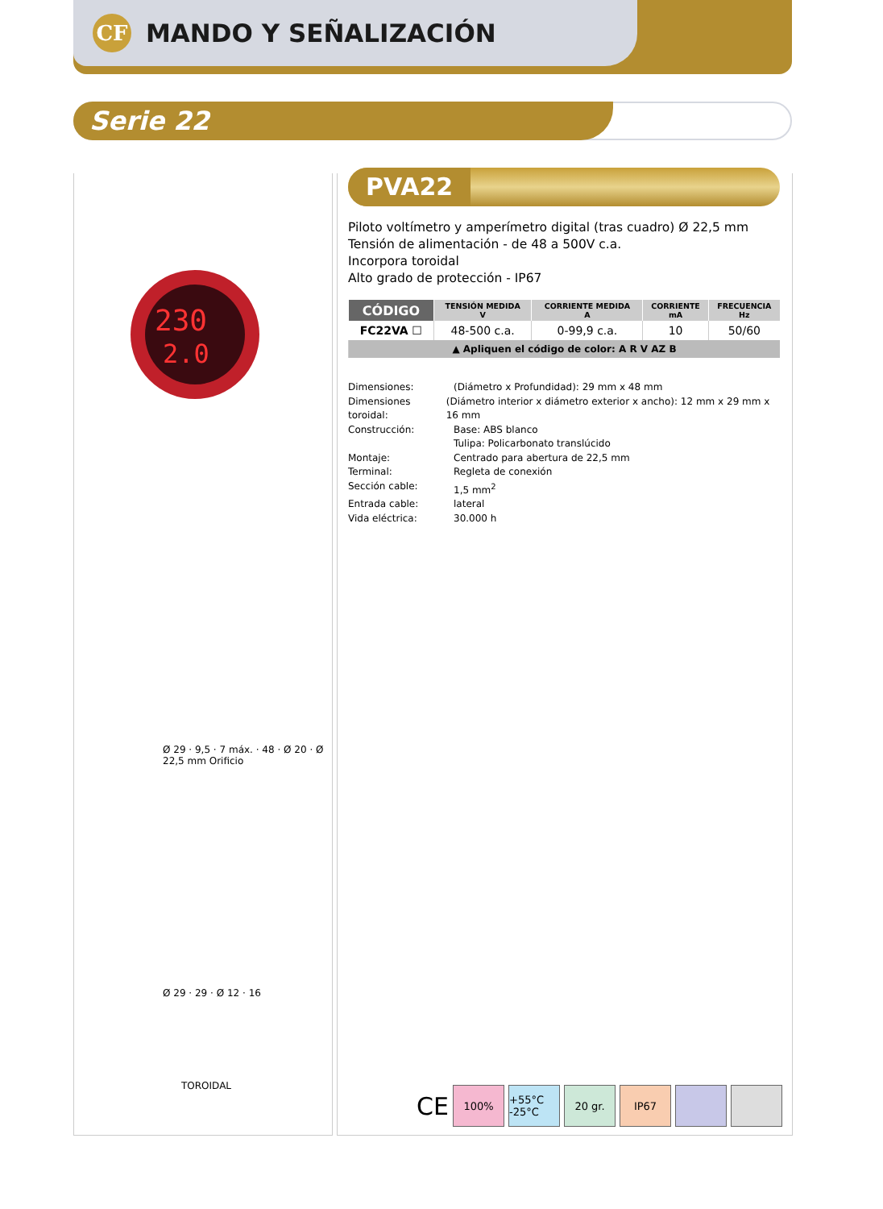CF
MANDO Y SEÑALIZACIÓN
Serie 22
230
2.0
Ø 29 · 9,5 · 7 máx. · 48 · Ø 20 · Ø 22,5 mm Orificio
Ø 29 · 29 · Ø 12 · 16
TOROIDAL
PVA22
Piloto voltímetro y amperímetro digital (tras cuadro) Ø 22,5 mm
Tensión de alimentación - de 48 a 500V c.a.
Incorpora toroidal
Alto grado de protección - IP67
| CÓDIGO | TENSIÓN MEDIDA V | CORRIENTE MEDIDA A | CORRIENTE mA | FRECUENCIA Hz |
| --- | --- | --- | --- | --- |
| FC22VA ☐ | 48-500 c.a. | 0-99,9 c.a. | 10 | 50/60 |
| ▲ Apliquen el código de color: A R V AZ B | | | | |
Dimensiones: (Diámetro x Profundidad): 29 mm x 48 mm
Dimensiones toroidal: (Diámetro interior x diámetro exterior x ancho): 12 mm x 29 mm x 16 mm
Construcción: Base: ABS blanco
Tulipa: Policarbonato translúcido
Montaje: Centrado para abertura de 22,5 mm
Terminal: Regleta de conexión
Sección cable: 1,5 mm<sup>2</sup>
Entrada cable: lateral
Vida eléctrica: 30.000 h
CE
100%
+55°C -25°C
20 gr. IP67